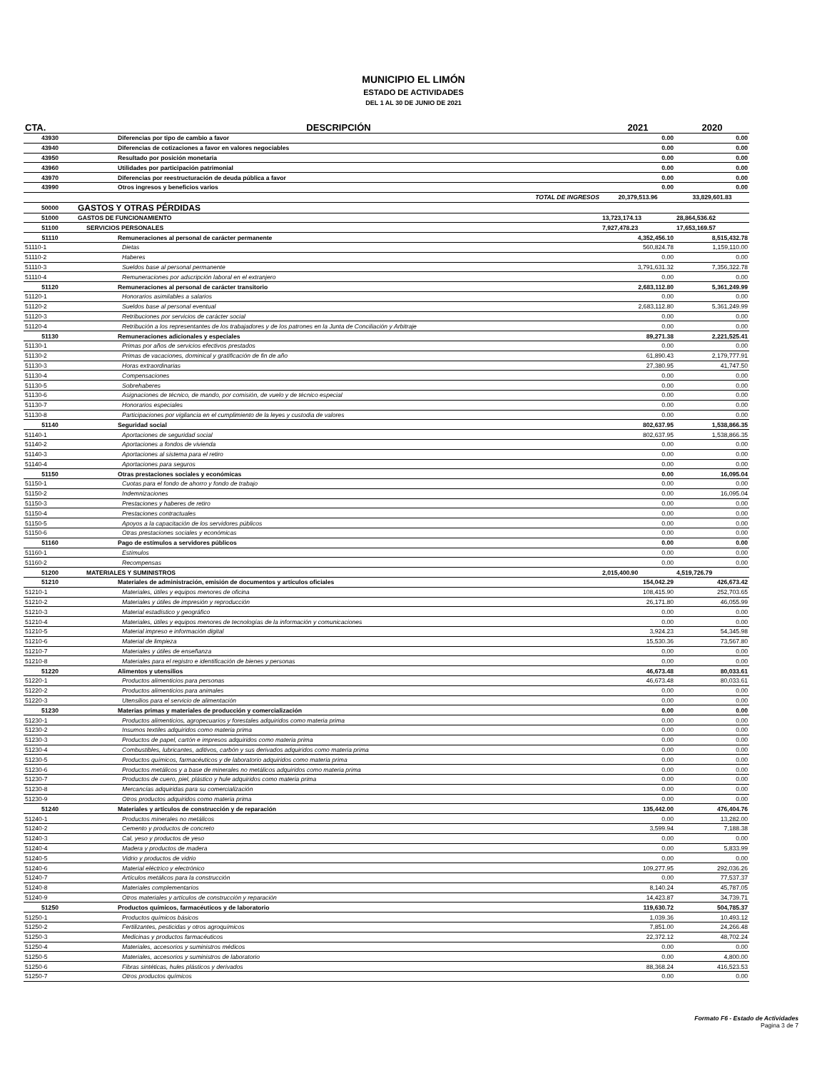MUNICIPIO EL LIMÓN
ESTADO DE ACTIVIDADES
DEL 1 AL 30 DE JUNIO DE 2021
| CTA. | DESCRIPCIÓN | 2021 | 2020 |
| --- | --- | --- | --- |
| 43930 | Diferencias por tipo de cambio a favor | 0.00 | 0.00 |
| 43940 | Diferencias de cotizaciones a favor en valores negociables | 0.00 | 0.00 |
| 43950 | Resultado por posición monetaria | 0.00 | 0.00 |
| 43960 | Utilidades por participación patrimonial | 0.00 | 0.00 |
| 43970 | Diferencias por reestructuración de deuda pública a favor | 0.00 | 0.00 |
| 43990 | Otros ingresos y beneficios varios | 0.00 | 0.00 |
| | TOTAL DE INGRESOS | 20,379,513.96 | 33,829,601.83 |
| 50000 | GASTOS Y OTRAS PÉRDIDAS | | |
| 51000 | GASTOS DE FUNCIONAMIENTO | 13,723,174.13 | 28,864,536.62 |
| 51100 | SERVICIOS PERSONALES | 7,927,478.23 | 17,653,169.57 |
| 51110 | Remuneraciones al personal de carácter permanente | 4,352,456.10 | 8,515,432.78 |
| 51110-1 | Dietas | 560,824.78 | 1,159,110.00 |
| 51110-2 | Haberes | 0.00 | 0.00 |
| 51110-3 | Sueldos base al personal permanente | 3,791,631.32 | 7,356,322.78 |
| 51110-4 | Remuneraciones por adscripción laboral en el extranjero | 0.00 | 0.00 |
| 51120 | Remuneraciones al personal de carácter transitorio | 2,683,112.80 | 5,361,249.99 |
| 51120-1 | Honorarios asimilables a salarios | 0.00 | 0.00 |
| 51120-2 | Sueldos base al personal eventual | 2,683,112.80 | 5,361,249.99 |
| 51120-3 | Retribuciones por servicios de carácter social | 0.00 | 0.00 |
| 51120-4 | Retribución a los representantes de los trabajadores y de los patrones en la Junta de Conciliación y Arbitraje | 0.00 | 0.00 |
| 51130 | Remuneraciones adicionales y especiales | 89,271.38 | 2,221,525.41 |
| 51130-1 | Primas por años de servicios efectivos prestados | 0.00 | 0.00 |
| 51130-2 | Primas de vacaciones, dominical y gratificación de fin de año | 61,890.43 | 2,179,777.91 |
| 51130-3 | Horas extraordinarias | 27,380.95 | 41,747.50 |
| 51130-4 | Compensaciones | 0.00 | 0.00 |
| 51130-5 | Sobrehaberes | 0.00 | 0.00 |
| 51130-6 | Asignaciones de técnico, de mando, por comisión, de vuelo y de técnico especial | 0.00 | 0.00 |
| 51130-7 | Honorarios especiales | 0.00 | 0.00 |
| 51130-8 | Participaciones por vigilancia en el cumplimiento de la leyes y custodia de valores | 0.00 | 0.00 |
| 51140 | Seguridad social | 802,637.95 | 1,538,866.35 |
| 51140-1 | Aportaciones de seguridad social | 802,637.95 | 1,538,866.35 |
| 51140-2 | Aportaciones a fondos de vivienda | 0.00 | 0.00 |
| 51140-3 | Aportaciones al sistema para el retiro | 0.00 | 0.00 |
| 51140-4 | Aportaciones para seguros | 0.00 | 0.00 |
| 51150 | Otras prestaciones sociales y económicas | 0.00 | 16,095.04 |
| 51150-1 | Cuotas para el fondo de ahorro y fondo de trabajo | 0.00 | 0.00 |
| 51150-2 | Indemnizaciones | 0.00 | 16,095.04 |
| 51150-3 | Prestaciones y haberes de retiro | 0.00 | 0.00 |
| 51150-4 | Prestaciones contractuales | 0.00 | 0.00 |
| 51150-5 | Apoyos a la capacitación de los servidores públicos | 0.00 | 0.00 |
| 51150-6 | Otras prestaciones sociales y económicas | 0.00 | 0.00 |
| 51160 | Pago de estímulos a servidores públicos | 0.00 | 0.00 |
| 51160-1 | Estímulos | 0.00 | 0.00 |
| 51160-2 | Recompensas | 0.00 | 0.00 |
| 51200 | MATERIALES Y SUMINISTROS | 2,015,400.90 | 4,519,726.79 |
| 51210 | Materiales de administración, emisión de documentos y artículos oficiales | 154,042.29 | 426,673.42 |
| 51210-1 | Materiales, útiles y equipos menores de oficina | 108,415.90 | 252,703.65 |
| 51210-2 | Materiales y útiles de impresión y reproducción | 26,171.80 | 46,055.99 |
| 51210-3 | Material estadístico y geográfico | 0.00 | 0.00 |
| 51210-4 | Materiales, útiles y equipos menores de tecnologías de la información y comunicaciones | 0.00 | 0.00 |
| 51210-5 | Material impreso e información digital | 3,924.23 | 54,345.98 |
| 51210-6 | Material de limpieza | 15,530.36 | 73,567.80 |
| 51210-7 | Materiales y útiles de enseñanza | 0.00 | 0.00 |
| 51210-8 | Materiales para el registro e identificación de bienes y personas | 0.00 | 0.00 |
| 51220 | Alimentos y utensilios | 46,673.48 | 80,033.61 |
| 51220-1 | Productos alimenticios para personas | 46,673.48 | 80,033.61 |
| 51220-2 | Productos alimenticios para animales | 0.00 | 0.00 |
| 51220-3 | Utensilios para el servicio de alimentación | 0.00 | 0.00 |
| 51230 | Materias primas y materiales de producción y comercialización | 0.00 | 0.00 |
| 51230-1 | Productos alimenticios, agropecuarios y forestales adquiridos como materia prima | 0.00 | 0.00 |
| 51230-2 | Insumos textiles adquiridos como materia prima | 0.00 | 0.00 |
| 51230-3 | Productos de papel, cartón e impresos adquiridos como materia prima | 0.00 | 0.00 |
| 51230-4 | Combustibles, lubricantes, aditivos, carbón y sus derivados adquiridos como materia prima | 0.00 | 0.00 |
| 51230-5 | Productos químicos, farmacéuticos y de laboratorio adquiridos como materia prima | 0.00 | 0.00 |
| 51230-6 | Productos metálicos y a base de minerales no metálicos adquiridos como materia prima | 0.00 | 0.00 |
| 51230-7 | Productos de cuero, piel, plástico y hule adquiridos como materia prima | 0.00 | 0.00 |
| 51230-8 | Mercancías adquiridas para su comercialización | 0.00 | 0.00 |
| 51230-9 | Otros productos adquiridos como materia prima | 0.00 | 0.00 |
| 51240 | Materiales y artículos de construcción y de reparación | 135,442.00 | 476,404.76 |
| 51240-1 | Productos minerales no metálicos | 0.00 | 13,282.00 |
| 51240-2 | Cemento y productos de concreto | 3,599.94 | 7,188.38 |
| 51240-3 | Cal, yeso y productos de yeso | 0.00 | 0.00 |
| 51240-4 | Madera y productos de madera | 0.00 | 5,833.99 |
| 51240-5 | Vidrio y productos de vidrio | 0.00 | 0.00 |
| 51240-6 | Material eléctrico y electrónico | 109,277.95 | 292,036.26 |
| 51240-7 | Artículos metálicos para la construcción | 0.00 | 77,537.37 |
| 51240-8 | Materiales complementarios | 8,140.24 | 45,787.05 |
| 51240-9 | Otros materiales y artículos de construcción y reparación | 14,423.87 | 34,739.71 |
| 51250 | Productos químicos, farmacéuticos y de laboratorio | 119,630.72 | 504,785.37 |
| 51250-1 | Productos químicos básicos | 1,039.36 | 10,493.12 |
| 51250-2 | Fertilizantes, pesticidas y otros agroquímicos | 7,851.00 | 24,266.48 |
| 51250-3 | Medicinas y productos farmacéuticos | 22,372.12 | 48,702.24 |
| 51250-4 | Materiales, accesorios y suministros médicos | 0.00 | 0.00 |
| 51250-5 | Materiales, accesorios y suministros de laboratorio | 0.00 | 4,800.00 |
| 51250-6 | Fibras sintéticas, hules plásticos y derivados | 88,368.24 | 416,523.53 |
| 51250-7 | Otros productos químicos | 0.00 | 0.00 |
Formato F6 - Estado de Actividades
Pagina 3 de 7